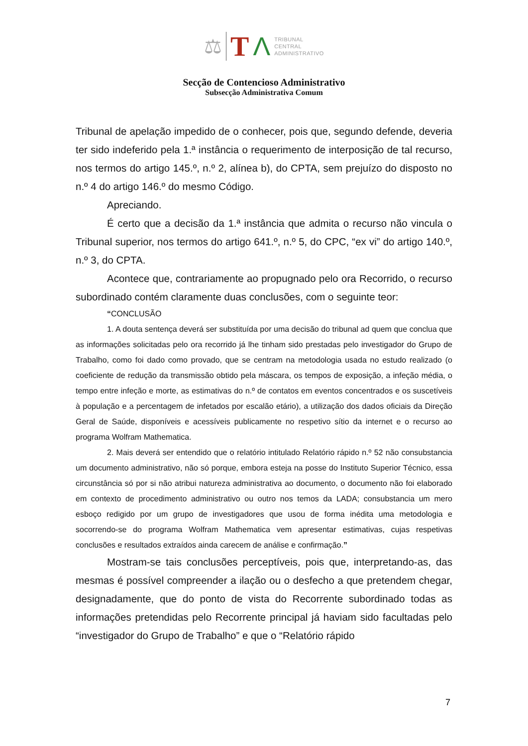⚖ TΛ
TRIBUNAL
CENTRAL
ADMINISTRATIVO
Secção de Contencioso Administrativo
Subsecção Administrativa Comum
Tribunal de apelação impedido de o conhecer, pois que, segundo defende, deveria ter sido indeferido pela 1.ª instância o requerimento de interposição de tal recurso, nos termos do artigo 145.º, n.º 2, alínea b), do CPTA, sem prejuízo do disposto no n.º 4 do artigo 146.º do mesmo Código.
Apreciando.
É certo que a decisão da 1.ª instância que admita o recurso não vincula o Tribunal superior, nos termos do artigo 641.º, n.º 5, do CPC, “ex vi” do artigo 140.º, n.º 3, do CPTA.
Acontece que, contrariamente ao propugnado pelo ora Recorrido, o recurso subordinado contém claramente duas conclusões, com o seguinte teor:
“CONCLUSÃO
1. A douta sentença deverá ser substituída por uma decisão do tribunal ad quem que conclua que as informações solicitadas pelo ora recorrido já lhe tinham sido prestadas pelo investigador do Grupo de Trabalho, como foi dado como provado, que se centram na metodologia usada no estudo realizado (o coeficiente de redução da transmissão obtido pela máscara, os tempos de exposição, a infeção média, o tempo entre infeção e morte, as estimativas do n.º de contatos em eventos concentrados e os suscetíveis à população e a percentagem de infetados por escalão etário), a utilização dos dados oficiais da Direção Geral de Saúde, disponíveis e acessíveis publicamente no respetivo sítio da internet e o recurso ao programa Wolfram Mathematica.
2. Mais deverá ser entendido que o relatório intitulado Relatório rápido n.º 52 não consubstancia um documento administrativo, não só porque, embora esteja na posse do Instituto Superior Técnico, essa circunstância só por si não atribui natureza administrativa ao documento, o documento não foi elaborado em contexto de procedimento administrativo ou outro nos temos da LADA; consubstancia um mero esboço redigido por um grupo de investigadores que usou de forma inédita uma metodologia e socorrendo-se do programa Wolfram Mathematica vem apresentar estimativas, cujas respetivas conclusões e resultados extraídos ainda carecem de análise e confirmação.”
Mostram-se tais conclusões perceptíveis, pois que, interpretando-as, das mesmas é possível compreender a ilação ou o desfecho a que pretendem chegar, designadamente, que do ponto de vista do Recorrente subordinado todas as informações pretendidas pelo Recorrente principal já haviam sido facultadas pelo “investigador do Grupo de Trabalho” e que o “Relatório rápido
7